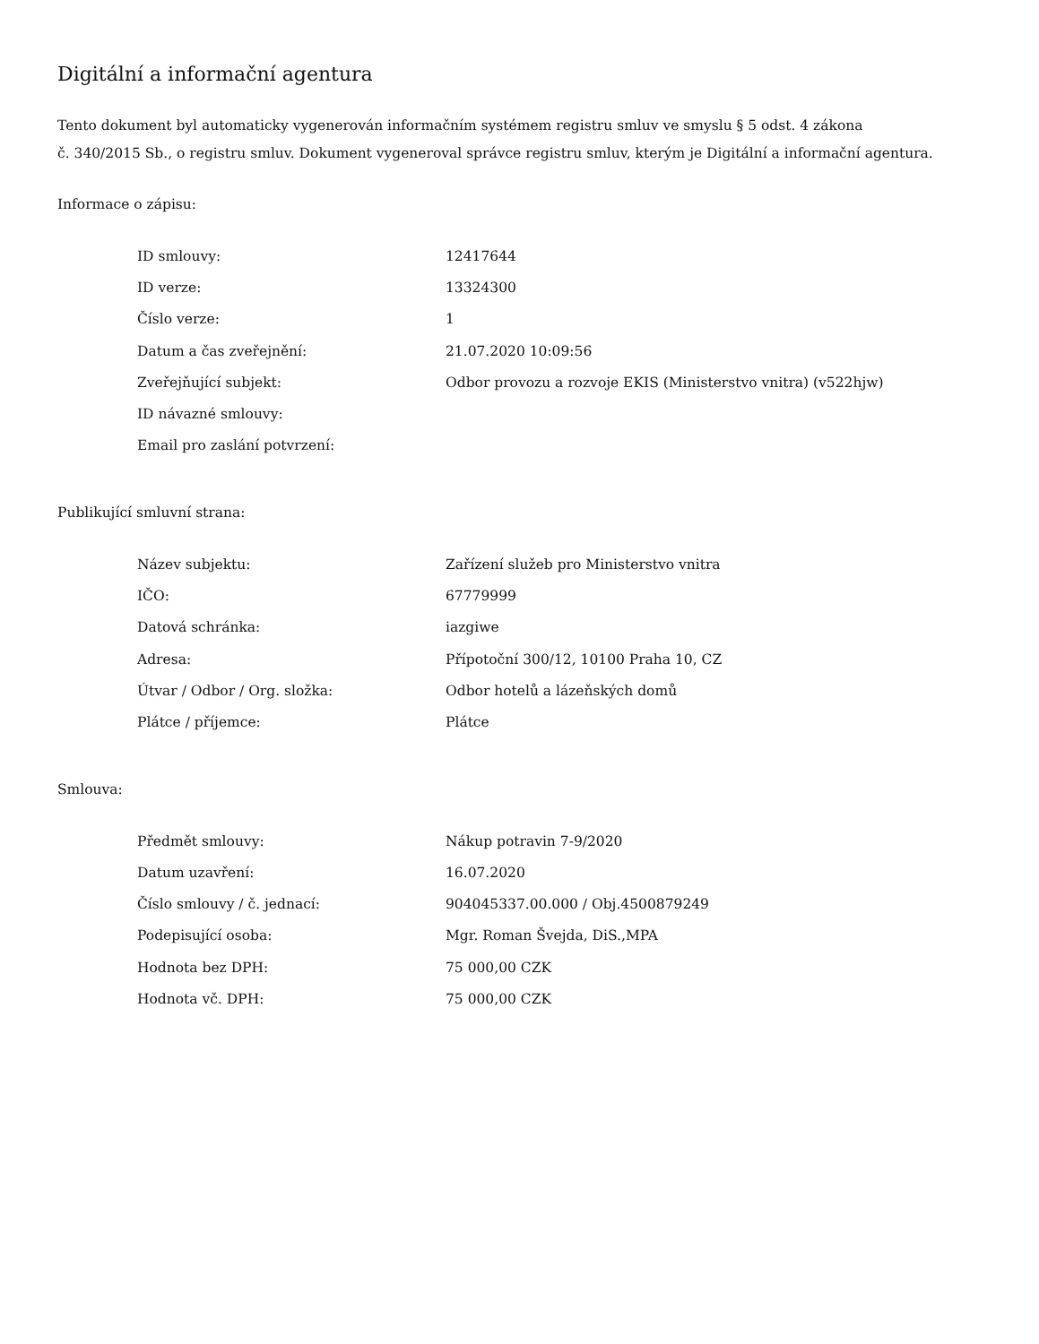Digitální a informační agentura
Tento dokument byl automaticky vygenerován informačním systémem registru smluv ve smyslu § 5 odst. 4 zákona
č. 340/2015 Sb., o registru smluv. Dokument vygeneroval správce registru smluv, kterým je Digitální a informační agentura.
Informace o zápisu:
| ID smlouvy: | 12417644 |
| ID verze: | 13324300 |
| Číslo verze: | 1 |
| Datum a čas zveřejnění: | 21.07.2020 10:09:56 |
| Zveřejňující subjekt: | Odbor provozu a rozvoje EKIS (Ministerstvo vnitra) (v522hjw) |
| ID návazné smlouvy: | |
| Email pro zaslání potvrzení: | |
Publikující smluvní strana:
| Název subjektu: | Zařízení služeb pro Ministerstvo vnitra |
| IČO: | 67779999 |
| Datová schránka: | iazgiwe |
| Adresa: | Přípotoční 300/12, 10100 Praha 10, CZ |
| Útvar / Odbor / Org. složka: | Odbor hotelů a lázeňských domů |
| Plátce / příjemce: | Plátce |
Smlouva:
| Předmět smlouvy: | Nákup potravin 7-9/2020 |
| Datum uzavření: | 16.07.2020 |
| Číslo smlouvy / č. jednací: | 904045337.00.000 / Obj.4500879249 |
| Podepisující osoba: | Mgr. Roman Švejda, DiS.,MPA |
| Hodnota bez DPH: | 75 000,00 CZK |
| Hodnota vč. DPH: | 75 000,00 CZK |